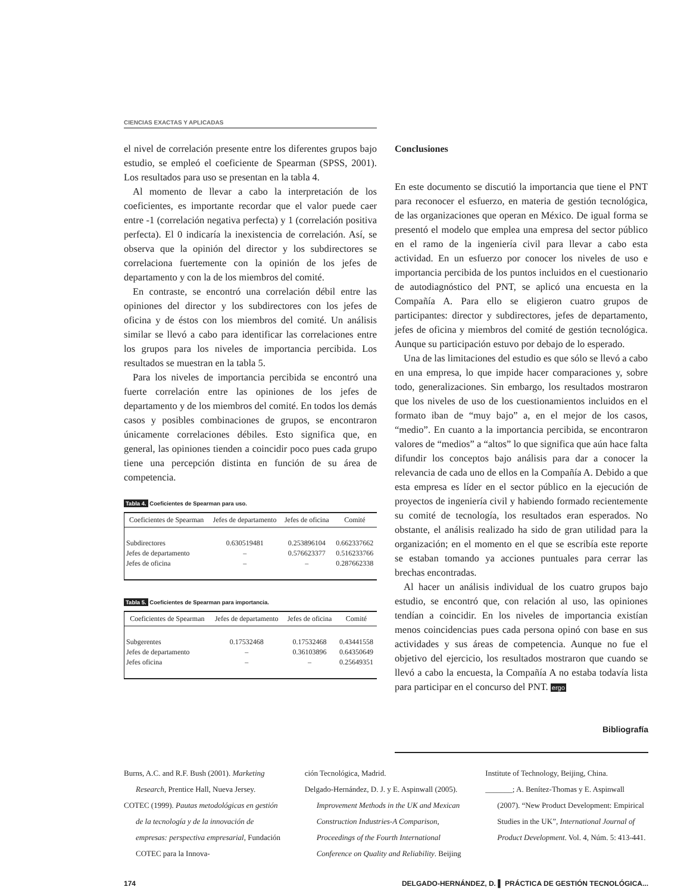CIENCIAS EXACTAS Y APLICADAS
el nivel de correlación presente entre los diferentes grupos bajo estudio, se empleó el coeficiente de Spearman (SPSS, 2001). Los resultados para uso se presentan en la tabla 4.
Al momento de llevar a cabo la interpretación de los coeficientes, es importante recordar que el valor puede caer entre -1 (correlación negativa perfecta) y 1 (correlación positiva perfecta). El 0 indicaría la inexistencia de correlación. Así, se observa que la opinión del director y los subdirectores se correlaciona fuertemente con la opinión de los jefes de departamento y con la de los miembros del comité.
En contraste, se encontró una correlación débil entre las opiniones del director y los subdirectores con los jefes de oficina y de éstos con los miembros del comité. Un análisis similar se llevó a cabo para identificar las correlaciones entre los grupos para los niveles de importancia percibida. Los resultados se muestran en la tabla 5.
Para los niveles de importancia percibida se encontró una fuerte correlación entre las opiniones de los jefes de departamento y de los miembros del comité. En todos los demás casos y posibles combinaciones de grupos, se encontraron únicamente correlaciones débiles. Esto significa que, en general, las opiniones tienden a coincidir poco pues cada grupo tiene una percepción distinta en función de su área de competencia.
Tabla 4. Coeficientes de Spearman para uso.
| Coeficientes de Spearman | Jefes de departamento | Jefes de oficina | Comité |
| --- | --- | --- | --- |
| Subdirectores | 0.630519481 | 0.253896104 | 0.662337662 |
| Jefes de departamento | – | 0.576623377 | 0.516233766 |
| Jefes de oficina | – | – | 0.287662338 |
Tabla 5. Coeficientes de Spearman para importancia.
| Coeficientes de Spearman | Jefes de departamento | Jefes de oficina | Comité |
| --- | --- | --- | --- |
| Subgerentes | 0.17532468 | 0.17532468 | 0.43441558 |
| Jefes de departamento | – | 0.36103896 | 0.64350649 |
| Jefes oficina | – | – | 0.25649351 |
Conclusiones
En este documento se discutió la importancia que tiene el PNT para reconocer el esfuerzo, en materia de gestión tecnológica, de las organizaciones que operan en México. De igual forma se presentó el modelo que emplea una empresa del sector público en el ramo de la ingeniería civil para llevar a cabo esta actividad. En un esfuerzo por conocer los niveles de uso e importancia percibida de los puntos incluidos en el cuestionario de autodiagnóstico del PNT, se aplicó una encuesta en la Compañía A. Para ello se eligieron cuatro grupos de participantes: director y subdirectores, jefes de departamento, jefes de oficina y miembros del comité de gestión tecnológica. Aunque su participación estuvo por debajo de lo esperado.
Una de las limitaciones del estudio es que sólo se llevó a cabo en una empresa, lo que impide hacer comparaciones y, sobre todo, generalizaciones. Sin embargo, los resultados mostraron que los niveles de uso de los cuestionamientos incluidos en el formato iban de “muy bajo” a, en el mejor de los casos, “medio”. En cuanto a la importancia percibida, se encontraron valores de “medios” a “altos” lo que significa que aún hace falta difundir los conceptos bajo análisis para dar a conocer la relevancia de cada uno de ellos en la Compañía A. Debido a que esta empresa es líder en el sector público en la ejecución de proyectos de ingeniería civil y habiendo formado recientemente su comité de tecnología, los resultados eran esperados. No obstante, el análisis realizado ha sido de gran utilidad para la organización; en el momento en el que se escribía este reporte se estaban tomando ya acciones puntuales para cerrar las brechas encontradas.
Al hacer un análisis individual de los cuatro grupos bajo estudio, se encontró que, con relación al uso, las opiniones tendían a coincidir. En los niveles de importancia existían menos coincidencias pues cada persona opinó con base en sus actividades y sus áreas de competencia. Aunque no fue el objetivo del ejercicio, los resultados mostraron que cuando se llevó a cabo la encuesta, la Compañía A no estaba todavía lista para participar en el concurso del PNT. ergo
Bibliografía
Burns, A.C. and R.F. Bush (2001). Marketing Research, Prentice Hall, Nueva Jersey.
COTEC (1999). Pautas metodológicas en gestión de la tecnología y de la innovación de empresas: perspectiva empresarial, Fundación COTEC para la Innova-
ción Tecnológica, Madrid.
Delgado-Hernández, D. J. y E. Aspinwall (2005). Improvement Methods in the UK and Mexican Construction Industries-A Comparison, Proceedings of the Fourth International Conference on Quality and Reliability. Beijing
Institute of Technology, Beijing, China.
_______; A. Benítez-Thomas y E. Aspinwall (2007). “New Product Development: Empirical Studies in the UK”, International Journal of Product Development. Vol. 4, Núm. 5: 413-441.
174 DELGADO-HERNÁNDEZ, D. ▌ PRÁCTICA DE GESTIÓN TECNOLÓGICA...